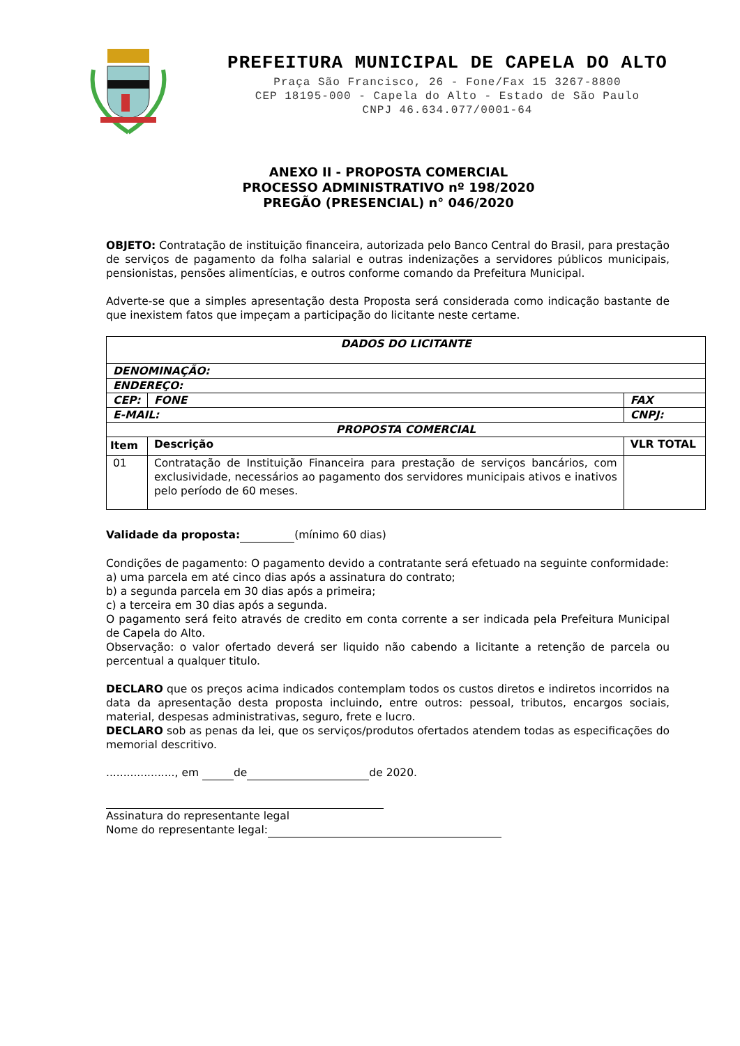PREFEITURA MUNICIPAL DE CAPELA DO ALTO
Praça São Francisco, 26 - Fone/Fax 15 3267-8800
CEP 18195-000 - Capela do Alto - Estado de São Paulo
CNPJ 46.634.077/0001-64
ANEXO II - PROPOSTA COMERCIAL
PROCESSO ADMINISTRATIVO nº 198/2020
PREGÃO (PRESENCIAL) n° 046/2020
OBJETO: Contratação de instituição financeira, autorizada pelo Banco Central do Brasil, para prestação de serviços de pagamento da folha salarial e outras indenizações a servidores públicos municipais, pensionistas, pensões alimentícias, e outros conforme comando da Prefeitura Municipal.
Adverte-se que a simples apresentação desta Proposta será considerada como indicação bastante de que inexistem fatos que impeçam a participação do licitante neste certame.
| DADOS DO LICITANTE | | | | |
| DENOMINAÇÃO: | | | | |
| ENDEREÇO: | | | | |
| CEP: | | FONE | FAX | |
| E-MAIL: | | | CNPJ: | |
| PROPOSTA COMERCIAL | | | | |
| Item | Descrição | | | VLR TOTAL |
| 01 | Contratação de Instituição Financeira para prestação de serviços bancários, com exclusividade, necessários ao pagamento dos servidores municipais ativos e inativos pelo período de 60 meses. | | | |
Validade da proposta: (mínimo 60 dias)
Condições de pagamento: O pagamento devido a contratante será efetuado na seguinte conformidade:
a) uma parcela em até cinco dias após a assinatura do contrato;
b) a segunda parcela em 30 dias após a primeira;
c) a terceira em 30 dias após a segunda.
O pagamento será feito através de credito em conta corrente a ser indicada pela Prefeitura Municipal de Capela do Alto.
Observação: o valor ofertado deverá ser liquido não cabendo a licitante a retenção de parcela ou percentual a qualquer titulo.
DECLARO que os preços acima indicados contemplam todos os custos diretos e indiretos incorridos na data da apresentação desta proposta incluindo, entre outros: pessoal, tributos, encargos sociais, material, despesas administrativas, seguro, frete e lucro.
DECLARO sob as penas da lei, que os serviços/produtos ofertados atendem todas as especificações do memorial descritivo.
...................., em de de 2020.
Assinatura do representante legal
Nome do representante legal: